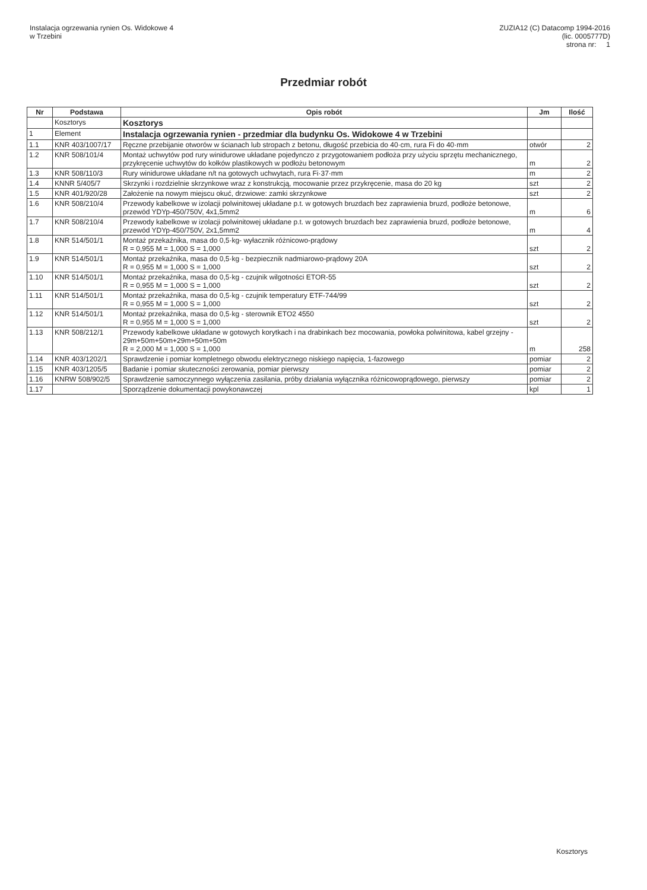Instalacja ogrzewania rynien Os. Widokowe 4
w Trzebini
ZUZIA12 (C) Datacomp 1994-2016
(lic. 0005777D)
strona nr: 1
Przedmiar robót
| Nr | Podstawa | Opis robót | Jm | Ilość |
| --- | --- | --- | --- | --- |
| | Kosztorys | Kosztorys | | |
| 1 | Element | Instalacja ogrzewania rynien - przedmiar dla budynku Os. Widokowe 4 w Trzebini | | |
| 1.1 | KNR 403/1007/17 | Ręczne przebijanie otworów w ścianach lub stropach z betonu, długość przebicia do 40·cm, rura Fi do 40·mm | otwór | 2 |
| 1.2 | KNR 508/101/4 | Montaż uchwytów pod rury winidurowe układane pojedynczo z przygotowaniem podłoża przy użyciu sprzętu mechanicznego, przykręcenie uchwytów do kołków plastikowych w podłożu betonowym | m | 2 |
| 1.3 | KNR 508/110/3 | Rury winidurowe układane n/t na gotowych uchwytach, rura Fi·37·mm | m | 2 |
| 1.4 | KNNR 5/405/7 | Skrzynki i rozdzielnie skrzynkowe wraz z konstrukcją, mocowanie przez przykręcenie, masa do 20 kg | szt | 2 |
| 1.5 | KNR 401/920/28 | Założenie na nowym miejscu okuć, drzwiowe: zamki skrzynkowe | szt | 2 |
| 1.6 | KNR 508/210/4 | Przewody kabelkowe w izolacji polwinitowej układane p.t. w gotowych bruzdach bez zaprawienia bruzd, podłoże betonowe, przewód YDYp-450/750V, 4x1,5mm2 | m | 6 |
| 1.7 | KNR 508/210/4 | Przewody kabelkowe w izolacji polwinitowej układane p.t. w gotowych bruzdach bez zaprawienia bruzd, podłoże betonowe, przewód YDYp-450/750V, 2x1,5mm2 | m | 4 |
| 1.8 | KNR 514/501/1 | Montaż przekaźnika, masa do 0,5·kg- wyłacznik różnicowo-prądowy R = 0,955 M = 1,000 S = 1,000 | szt | 2 |
| 1.9 | KNR 514/501/1 | Montaż przekaźnika, masa do 0,5·kg - bezpiecznik nadmiarowo-prądowy 20A R = 0,955 M = 1,000 S = 1,000 | szt | 2 |
| 1.10 | KNR 514/501/1 | Montaż przekaźnika, masa do 0,5·kg - czujnik wilgotności ETOR-55 R = 0,955 M = 1,000 S = 1,000 | szt | 2 |
| 1.11 | KNR 514/501/1 | Montaż przekaźnika, masa do 0,5·kg - czujnik temperatury ETF-744/99 R = 0,955 M = 1,000 S = 1,000 | szt | 2 |
| 1.12 | KNR 514/501/1 | Montaż przekaźnika, masa do 0,5·kg - sterownik ETO2 4550 R = 0,955 M = 1,000 S = 1,000 | szt | 2 |
| 1.13 | KNR 508/212/1 | Przewody kabelkowe układane w gotowych korytkach i na drabinkach bez mocowania, powłoka polwinitowa, kabel grzejny - 29m+50m+50m+29m+50m+50m R = 2,000 M = 1,000 S = 1,000 | m | 258 |
| 1.14 | KNR 403/1202/1 | Sprawdzenie i pomiar kompletnego obwodu elektrycznego niskiego napięcia, 1-fazowego | pomiar | 2 |
| 1.15 | KNR 403/1205/5 | Badanie i pomiar skuteczności zerowania, pomiar pierwszy | pomiar | 2 |
| 1.16 | KNRW 508/902/5 | Sprawdzenie samoczynnego wyłączenia zasilania, próby działania wyłącznika różnicowoprądowego, pierwszy | pomiar | 2 |
| 1.17 | | Sporządzenie dokumentacji powykonawczej | kpl | 1 |
Kosztorys